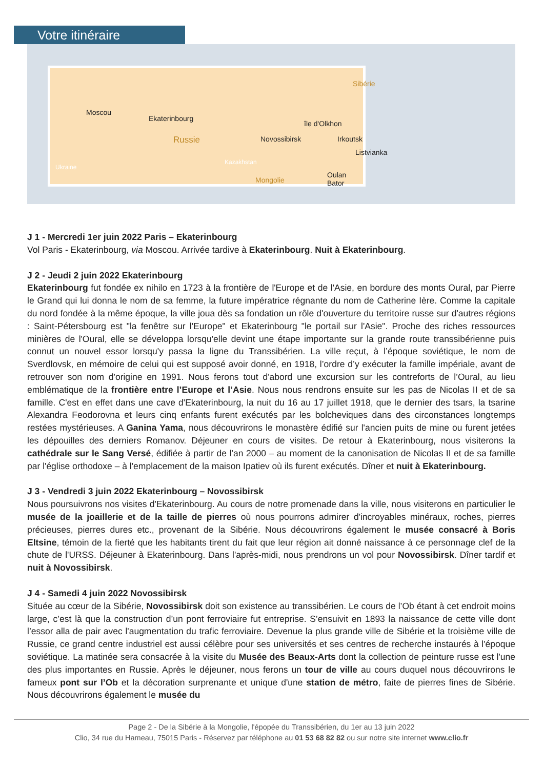Votre itinéraire
Moscou
Ekaterinbourg
Russie Novossibirsk
Sibérie
île d'Olkhon
Irkoutsk
Listvianka
Oulan Bator
Mongolie
Kazakhstan
Ukraine
J 1 - Mercredi 1er juin 2022 Paris – Ekaterinbourg
Vol Paris - Ekaterinbourg, via Moscou. Arrivée tardive à Ekaterinbourg. Nuit à Ekaterinbourg.
J 2 - Jeudi 2 juin 2022 Ekaterinbourg
Ekaterinbourg fut fondée ex nihilo en 1723 à la frontière de l'Europe et de l'Asie, en bordure des monts Oural, par Pierre le Grand qui lui donna le nom de sa femme, la future impératrice régnante du nom de Catherine Ière. Comme la capitale du nord fondée à la même époque, la ville joua dès sa fondation un rôle d'ouverture du territoire russe sur d'autres régions : Saint-Pétersbourg est "la fenêtre sur l'Europe" et Ekaterinbourg "le portail sur l'Asie". Proche des riches ressources minières de l'Oural, elle se développa lorsqu'elle devint une étape importante sur la grande route transsibérienne puis connut un nouvel essor lorsqu'y passa la ligne du Transsibérien. La ville reçut, à l’époque soviétique, le nom de Sverdlovsk, en mémoire de celui qui est supposé avoir donné, en 1918, l’ordre d’y exécuter la famille impériale, avant de retrouver son nom d'origine en 1991. Nous ferons tout d'abord une excursion sur les contreforts de l’Oural, au lieu emblématique de la frontière entre l’Europe et l’Asie. Nous nous rendrons ensuite sur les pas de Nicolas II et de sa famille. C'est en effet dans une cave d'Ekaterinbourg, la nuit du 16 au 17 juillet 1918, que le dernier des tsars, la tsarine Alexandra Feodorovna et leurs cinq enfants furent exécutés par les bolcheviques dans des circonstances longtemps restées mystérieuses. A Ganina Yama, nous découvrirons le monastère édifié sur l'ancien puits de mine ou furent jetées les dépouilles des derniers Romanov. Déjeuner en cours de visites. De retour à Ekaterinbourg, nous visiterons la cathédrale sur le Sang Versé, édifiée à partir de l'an 2000 – au moment de la canonisation de Nicolas II et de sa famille par l'église orthodoxe – à l'emplacement de la maison Ipatiev où ils furent exécutés. Dîner et nuit à Ekaterinbourg.
J 3 - Vendredi 3 juin 2022 Ekaterinbourg – Novossibirsk
Nous poursuivrons nos visites d'Ekaterinbourg. Au cours de notre promenade dans la ville, nous visiterons en particulier le musée de la joaillerie et de la taille de pierres où nous pourrons admirer d'incroyables minéraux, roches, pierres précieuses, pierres dures etc., provenant de la Sibérie. Nous découvrirons également le musée consacré à Boris Eltsine, témoin de la fierté que les habitants tirent du fait que leur région ait donné naissance à ce personnage clef de la chute de l'URSS. Déjeuner à Ekaterinbourg. Dans l'après-midi, nous prendrons un vol pour Novossibirsk. Dîner tardif et nuit à Novossibirsk.
J 4 - Samedi 4 juin 2022 Novossibirsk
Située au cœur de la Sibérie, Novossibirsk doit son existence au transsibérien. Le cours de l’Ob étant à cet endroit moins large, c’est là que la construction d’un pont ferroviaire fut entreprise. S’ensuivit en 1893 la naissance de cette ville dont l’essor alla de pair avec l'augmentation du trafic ferroviaire. Devenue la plus grande ville de Sibérie et la troisième ville de Russie, ce grand centre industriel est aussi célèbre pour ses universités et ses centres de recherche instaurés à l'époque soviétique. La matinée sera consacrée à la visite du Musée des Beaux-Arts dont la collection de peinture russe est l'une des plus importantes en Russie. Après le déjeuner, nous ferons un tour de ville au cours duquel nous découvrirons le fameux pont sur l’Ob et la décoration surprenante et unique d'une station de métro, faite de pierres fines de Sibérie. Nous découvrirons également le musée du
Page 2 - De la Sibérie à la Mongolie, l'épopée du Transsibérien, du 1er au 13 juin 2022
Clio, 34 rue du Hameau, 75015 Paris - Réservez par téléphone au 01 53 68 82 82 ou sur notre site internet www.clio.fr